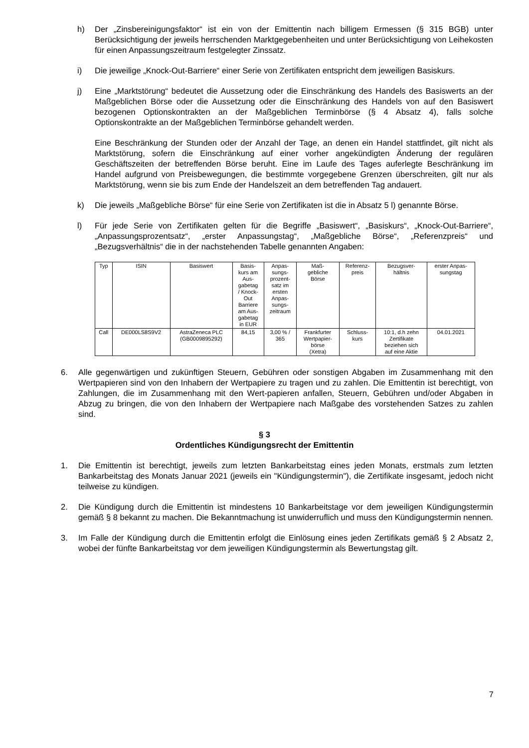h) Der „Zinsbereinigungsfaktor“ ist ein von der Emittentin nach billigem Ermessen (§ 315 BGB) unter Berücksichtigung der jeweils herrschenden Marktgegebenheiten und unter Berücksichtigung von Leihekosten für einen Anpassungszeitraum festgelegter Zinssatz.
i) Die jeweilige „Knock-Out-Barriere“ einer Serie von Zertifikaten entspricht dem jeweiligen Basiskurs.
j) Eine „Marktstörung“ bedeutet die Aussetzung oder die Einschränkung des Handels des Basiswerts an der Maßgeblichen Börse oder die Aussetzung oder die Einschränkung des Handels von auf den Basiswert bezogenen Optionskontrakten an der Maßgeblichen Terminbörse (§ 4 Absatz 4), falls solche Optionskontrakte an der Maßgeblichen Terminbörse gehandelt werden.
Eine Beschränkung der Stunden oder der Anzahl der Tage, an denen ein Handel stattfindet, gilt nicht als Marktstörung, sofern die Einschränkung auf einer vorher angekündigten Änderung der regulären Geschäftszeiten der betreffenden Börse beruht. Eine im Laufe des Tages auferlegte Beschränkung im Handel aufgrund von Preisbewegungen, die bestimmte vorgegebene Grenzen überschreiten, gilt nur als Marktstörung, wenn sie bis zum Ende der Handelszeit an dem betreffenden Tag andauert.
k) Die jeweils „Maßgebliche Börse“ für eine Serie von Zertifikaten ist die in Absatz 5 l) genannte Börse.
l) Für jede Serie von Zertifikaten gelten für die Begriffe „Basiswert“, „Basiskurs“, „Knock-Out-Barriere“, „Anpassungsprozentsatz“, „erster Anpassungstag“, „Maßgebliche Börse“, „Referenzpreis“ und „Bezugsverhältnis“ die in der nachstehenden Tabelle genannten Angaben:
| Typ | ISIN | Basiswert | Basis- kurs am Aus- gabetag / Knock- Out Barriere am Aus- gabetag in EUR | Anpas- sungs- prozent- satz im ersten Anpas- sungs- zeitraum | Maß- gebliche Börse | Referenz- preis | Bezugsver- hältnis | erster Anpas- sungstag |
| --- | --- | --- | --- | --- | --- | --- | --- | --- |
| Call | DE000LS8S9V2 | AstraZeneca PLC (GB0009895292) | 84,15 | 3,00 % / 365 | Frankfurter Wertpapier- börse (Xetra) | Schluss- kurs | 10:1, d.h zehn Zertifikate beziehen sich auf eine Aktie | 04.01.2021 |
6. Alle gegenwärtigen und zukünftigen Steuern, Gebühren oder sonstigen Abgaben im Zusammenhang mit den Wertpapieren sind von den Inhabern der Wertpapiere zu tragen und zu zahlen. Die Emittentin ist berechtigt, von Zahlungen, die im Zusammenhang mit den Wert-papieren anfallen, Steuern, Gebühren und/oder Abgaben in Abzug zu bringen, die von den Inhabern der Wertpapiere nach Maßgabe des vorstehenden Satzes zu zahlen sind.
§ 3
Ordentliches Kündigungsrecht der Emittentin
1. Die Emittentin ist berechtigt, jeweils zum letzten Bankarbeitstag eines jeden Monats, erstmals zum letzten Bankarbeitstag des Monats Januar 2021 (jeweils ein "Kündigungstermin"), die Zertifikate insgesamt, jedoch nicht teilweise zu kündigen.
2. Die Kündigung durch die Emittentin ist mindestens 10 Bankarbeitstage vor dem jeweiligen Kündigungstermin gemäß § 8 bekannt zu machen. Die Bekanntmachung ist unwiderruflich und muss den Kündigungstermin nennen.
3. Im Falle der Kündigung durch die Emittentin erfolgt die Einlösung eines jeden Zertifikats gemäß § 2 Absatz 2, wobei der fünfte Bankarbeitstag vor dem jeweiligen Kündigungstermin als Bewertungstag gilt.
7